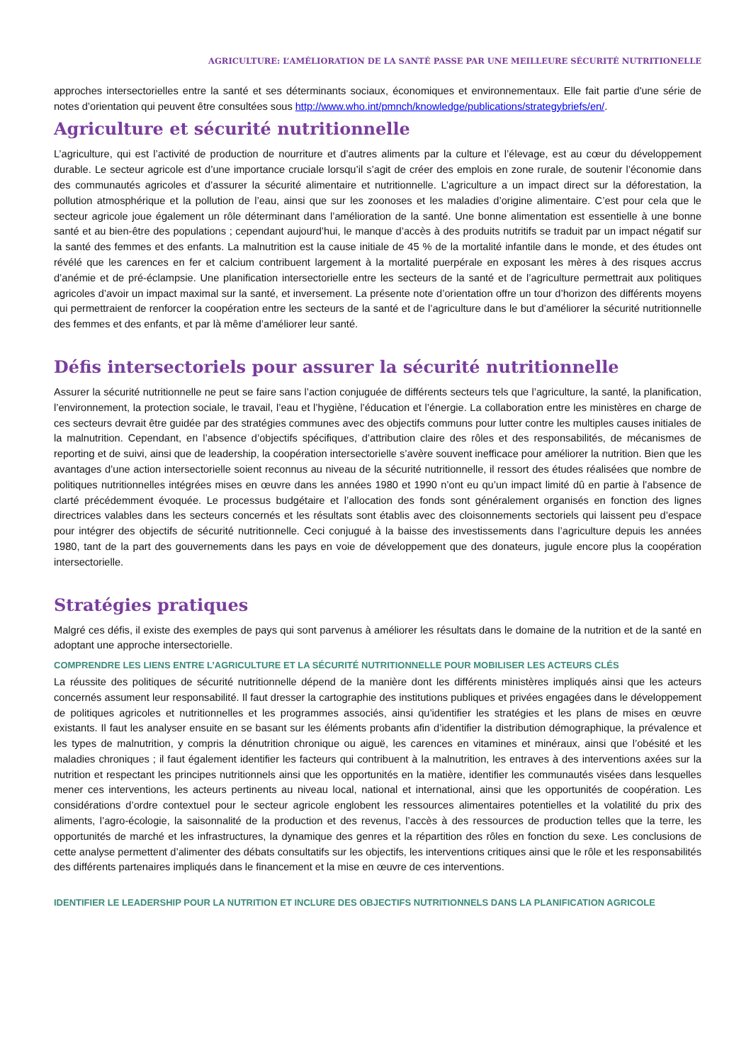AGRICULTURE: L’AMÉLIORATION DE LA SANTÉ PASSE PAR UNE MEILLEURE SÉCURITÉ NUTRITIONELLE
approches intersectorielles entre la santé et ses déterminants sociaux, économiques et environnementaux. Elle fait partie d'une série de notes d’orientation qui peuvent être consultées sous http://www.who.int/pmnch/knowledge/publications/strategybriefs/en/.
Agriculture et sécurité nutritionnelle
L’agriculture, qui est l’activité de production de nourriture et d’autres aliments par la culture et l’élevage, est au cœur du développement durable. Le secteur agricole est d’une importance cruciale lorsqu’il s’agit de créer des emplois en zone rurale, de soutenir l’économie dans des communautés agricoles et d’assurer la sécurité alimentaire et nutritionnelle. L’agriculture a un impact direct sur la déforestation, la pollution atmosphérique et la pollution de l’eau, ainsi que sur les zoonoses et les maladies d’origine alimentaire. C’est pour cela que le secteur agricole joue également un rôle déterminant dans l’amélioration de la santé. Une bonne alimentation est essentielle à une bonne santé et au bien-être des populations ; cependant aujourd’hui, le manque d’accès à des produits nutritifs se traduit par un impact négatif sur la santé des femmes et des enfants. La malnutrition est la cause initiale de 45 % de la mortalité infantile dans le monde, et des études ont révélé que les carences en fer et calcium contribuent largement à la mortalité puerpérale en exposant les mères à des risques accrus d’anémie et de pré-éclampsie. Une planification intersectorielle entre les secteurs de la santé et de l’agriculture permettrait aux politiques agricoles d’avoir un impact maximal sur la santé, et inversement. La présente note d’orientation offre un tour d’horizon des différents moyens qui permettraient de renforcer la coopération entre les secteurs de la santé et de l’agriculture dans le but d’améliorer la sécurité nutritionnelle des femmes et des enfants, et par là même d’améliorer leur santé.
Défis intersectoriels pour assurer la sécurité nutritionnelle
Assurer la sécurité nutritionnelle ne peut se faire sans l’action conjuguée de différents secteurs tels que l’agriculture, la santé, la planification, l’environnement, la protection sociale, le travail, l’eau et l’hygiène, l’éducation et l’énergie. La collaboration entre les ministères en charge de ces secteurs devrait être guidée par des stratégies communes avec des objectifs communs pour lutter contre les multiples causes initiales de la malnutrition. Cependant, en l’absence d’objectifs spécifiques, d’attribution claire des rôles et des responsabilités, de mécanismes de reporting et de suivi, ainsi que de leadership, la coopération intersectorielle s’avère souvent inefficace pour améliorer la nutrition. Bien que les avantages d’une action intersectorielle soient reconnus au niveau de la sécurité nutritionnelle, il ressort des études réalisées que nombre de politiques nutritionnelles intégrées mises en œuvre dans les années 1980 et 1990 n’ont eu qu’un impact limité dû en partie à l’absence de clarté précédemment évoquée. Le processus budgétaire et l’allocation des fonds sont généralement organisés en fonction des lignes directrices valables dans les secteurs concernés et les résultats sont établis avec des cloisonnements sectoriels qui laissent peu d’espace pour intégrer des objectifs de sécurité nutritionnelle. Ceci conjugué à la baisse des investissements dans l’agriculture depuis les années 1980, tant de la part des gouvernements dans les pays en voie de développement que des donateurs, jugule encore plus la coopération intersectorielle.
Stratégies pratiques
Malgré ces défis, il existe des exemples de pays qui sont parvenus à améliorer les résultats dans le domaine de la nutrition et de la santé en adoptant une approche intersectorielle.
COMPRENDRE LES LIENS ENTRE L’AGRICULTURE ET LA SÉCURITÉ NUTRITIONNELLE POUR MOBILISER LES ACTEURS CLÉS
La réussite des politiques de sécurité nutritionnelle dépend de la manière dont les différents ministères impliqués ainsi que les acteurs concernés assument leur responsabilité. Il faut dresser la cartographie des institutions publiques et privées engagées dans le développement de politiques agricoles et nutritionnelles et les programmes associés, ainsi qu’identifier les stratégies et les plans de mises en œuvre existants. Il faut les analyser ensuite en se basant sur les éléments probants afin d’identifier la distribution démographique, la prévalence et les types de malnutrition, y compris la dénutrition chronique ou aiguë, les carences en vitamines et minéraux, ainsi que l’obésité et les maladies chroniques ; il faut également identifier les facteurs qui contribuent à la malnutrition, les entraves à des interventions axées sur la nutrition et respectant les principes nutritionnels ainsi que les opportunités en la matière, identifier les communautés visées dans lesquelles mener ces interventions, les acteurs pertinents au niveau local, national et international, ainsi que les opportunités de coopération. Les considérations d’ordre contextuel pour le secteur agricole englobent les ressources alimentaires potentielles et la volatilité du prix des aliments, l’agro-écologie, la saisonnalité de la production et des revenus, l’accès à des ressources de production telles que la terre, les opportunités de marché et les infrastructures, la dynamique des genres et la répartition des rôles en fonction du sexe. Les conclusions de cette analyse permettent d’alimenter des débats consultatifs sur les objectifs, les interventions critiques ainsi que le rôle et les responsabilités des différents partenaires impliqués dans le financement et la mise en œuvre de ces interventions.
IDENTIFIER LE LEADERSHIP POUR LA NUTRITION ET INCLURE DES OBJECTIFS NUTRITIONNELS DANS LA PLANIFICATION AGRICOLE